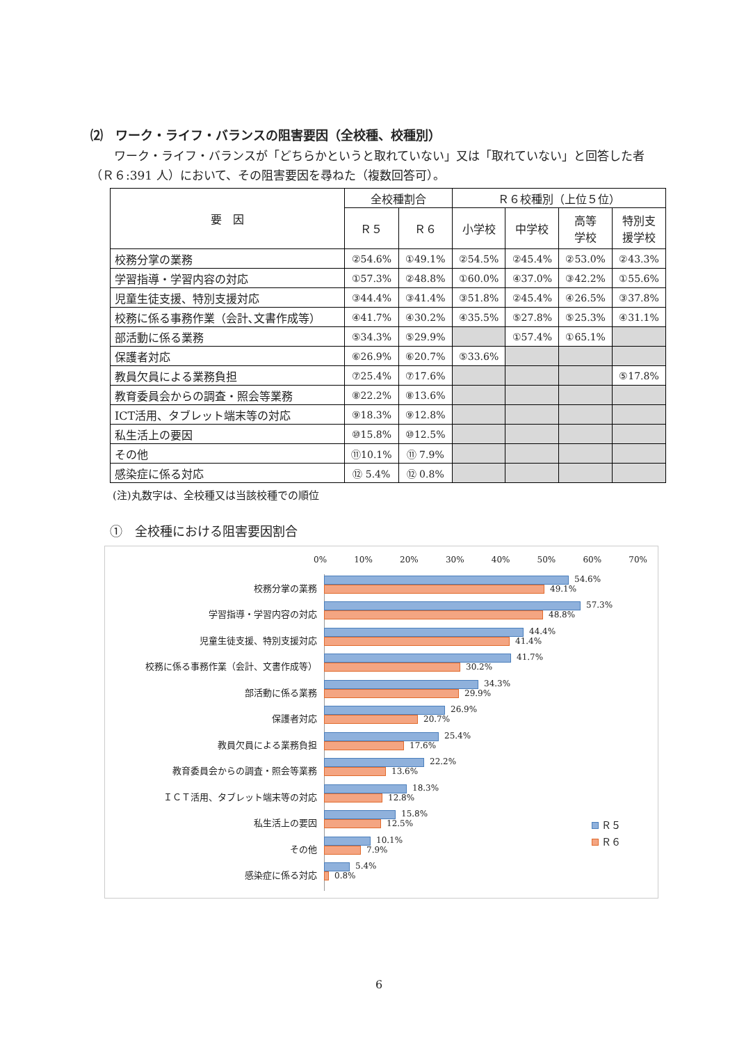⑵　ワーク・ライフ・バランスの阻害要因（全校種、校種別）
　　ワーク・ライフ・バランスが「どちらかというと取れていない」又は「取れていない」と回答した者（Ｒ６:391 人）において、その阻害要因を尋ねた（複数回答可）。
| 要 因 | 全校種割合 | | Ｒ６校種別（上位５位） | | | |
| --- | --- | --- | --- | --- | --- | --- |
| | Ｒ５ | Ｒ６ | 小学校 | 中学校 | 高等 学校 | 特別支 援学校 |
| 校務分掌の業務 | ②54.6% | ①49.1% | ②54.5% | ②45.4% | ②53.0% | ②43.3% |
| 学習指導・学習内容の対応 | ①57.3% | ②48.8% | ①60.0% | ④37.0% | ③42.2% | ①55.6% |
| 児童生徒支援、特別支援対応 | ③44.4% | ③41.4% | ③51.8% | ②45.4% | ④26.5% | ③37.8% |
| 校務に係る事務作業（会計､文書作成等） | ④41.7% | ④30.2% | ④35.5% | ⑤27.8% | ⑤25.3% | ④31.1% |
| 部活動に係る業務 | ⑤34.3% | ⑤29.9% | | ①57.4% | ①65.1% | |
| 保護者対応 | ⑥26.9% | ⑥20.7% | ⑤33.6% | | | |
| 教員欠員による業務負担 | ⑦25.4% | ⑦17.6% | | | | ⑤17.8% |
| 教育委員会からの調査・照会等業務 | ⑧22.2% | ⑧13.6% | | | | |
| ICT活用、タブレット端末等の対応 | ⑨18.3% | ⑨12.8% | | | | |
| 私生活上の要因 | ⑩15.8% | ⑩12.5% | | | | |
| その他 | ⑪10.1% | ⑪ 7.9% | | | | |
| 感染症に係る対応 | ⑫ 5.4% | ⑫ 0.8% | | | | |
(注)丸数字は、全校種又は当該校種での順位
①　全校種における阻害要因割合
0% 10% 20% 30% 40% 50% 60% 70%
校務分掌の業務
54.6%
49.1%
学習指導・学習内容の対応
57.3%
48.8%
児童生徒支援、特別支援対応
44.4%
41.4%
校務に係る事務作業（会計、文書作成等）
41.7%
30.2%
部活動に係る業務
34.3%
29.9%
保護者対応
26.9%
20.7%
教員欠員による業務負担
25.4%
17.6%
教育委員会からの調査・照会等業務
22.2%
13.6%
ＩＣＴ活用、タブレット端末等の対応
18.3%
12.8%
私生活上の要因
15.8%
12.5%
その他
10.1%
7.9%
感染症に係る対応
5.4%
0.8%
Ｒ５
Ｒ６
6